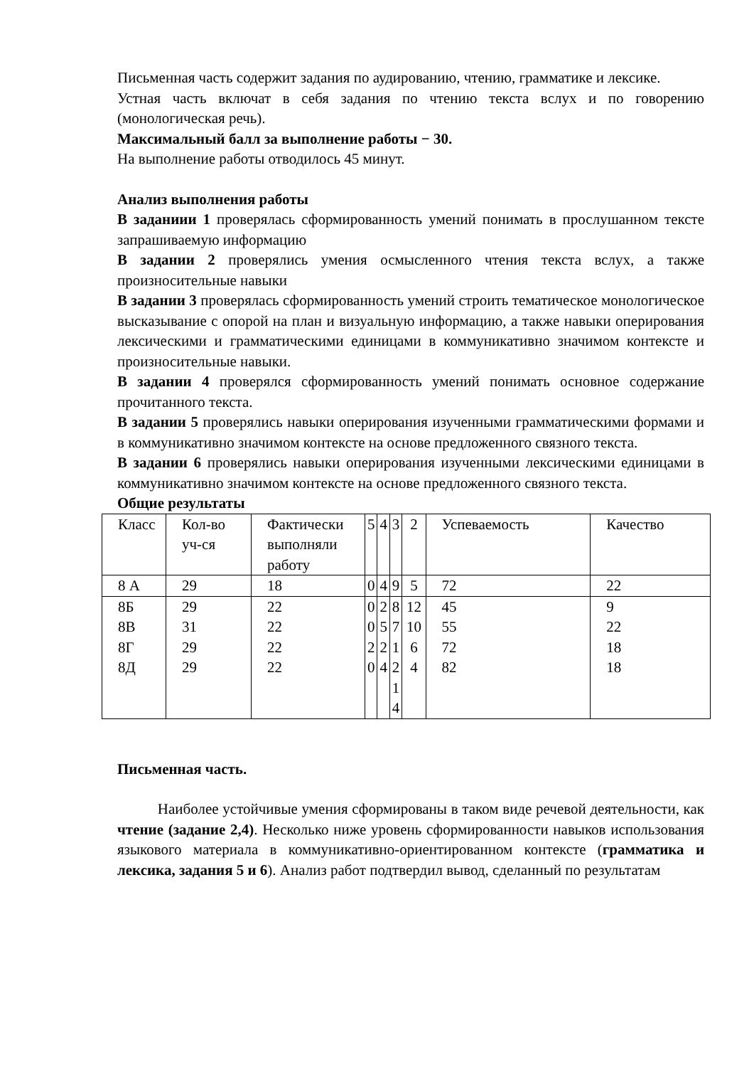Письменная часть содержит задания по аудированию, чтению, грамматике и лексике.
Устная часть включат в себя задания по чтению текста вслух и по говорению (монологическая речь).
Максимальный балл за выполнение работы − 30.
На выполнение работы отводилось 45 минут.
Анализ выполнения работы
В заданиии 1 проверялась сформированность умений понимать в прослушанном тексте запрашиваемую информацию
В задании 2 проверялись умения осмысленного чтения текста вслух, а также произносительные навыки
В задании 3 проверялась сформированность умений строить тематическое монологическое высказывание с опорой на план и визуальную информацию, а также навыки оперирования лексическими и грамматическими единицами в коммуникативно значимом контексте и произносительные навыки.
В задании 4 проверялся сформированность умений понимать основное содержание прочитанного текста.
В задании 5 проверялись навыки оперирования изученными грамматическими формами и в коммуникативно значимом контексте на основе предложенного связного текста.
В задании 6 проверялись навыки оперирования изученными лексическими единицами в коммуникативно значимом контексте на основе предложенного связного текста.
Общие результаты
| Класс | Кол-во уч-ся | Фактически выполняли работу | 5 | 4 | 3 | 2 | Успеваемость | Качество |
| 8 А | 29 | 18 | 0 | 4 | 9 | 5 | 72 | 22 |
| 8Б 8В 8Г 8Д | 29 31 29 29 | 22 22 22 22 | 0 0 2 0 | 2 5 2 4 | 8 7 1 2 1 4 | 12 10 6 4 | 45 55 72 82 | 9 22 18 18 |
Письменная часть.
Наиболее устойчивые умения сформированы в таком виде речевой деятельности, как чтение (задание 2,4). Несколько ниже уровень сформированности навыков использования языкового материала в коммуникативно-ориентированном контексте (грамматика и лексика, задания 5 и 6). Анализ работ подтвердил вывод, сделанный по результатам